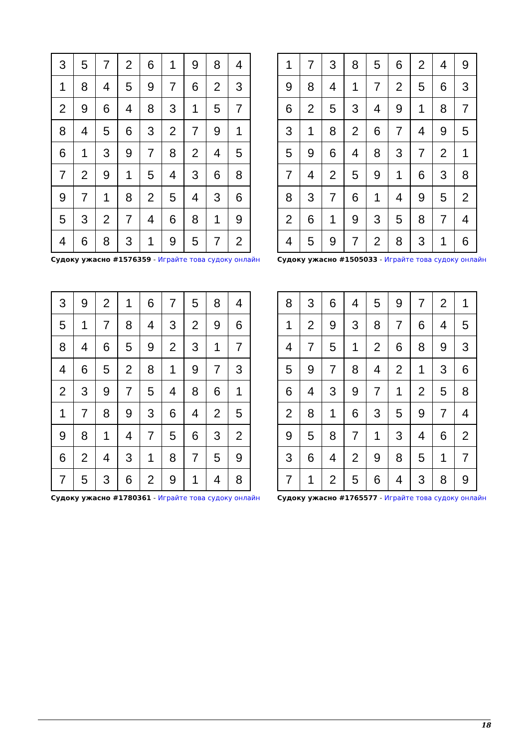| 3 | 5 | 7 | 2 | 6 | 1 | 9 | 8 | 4 |
| 1 | 8 | 4 | 5 | 9 | 7 | 6 | 2 | 3 |
| 2 | 9 | 6 | 4 | 8 | 3 | 1 | 5 | 7 |
| 8 | 4 | 5 | 6 | 3 | 2 | 7 | 9 | 1 |
| 6 | 1 | 3 | 9 | 7 | 8 | 2 | 4 | 5 |
| 7 | 2 | 9 | 1 | 5 | 4 | 3 | 6 | 8 |
| 9 | 7 | 1 | 8 | 2 | 5 | 4 | 3 | 6 |
| 5 | 3 | 2 | 7 | 4 | 6 | 8 | 1 | 9 |
| 4 | 6 | 8 | 3 | 1 | 9 | 5 | 7 | 2 |
Судоку ужасно #1576359 - Играйте това судоку онлайн
| 1 | 7 | 3 | 8 | 5 | 6 | 2 | 4 | 9 |
| 9 | 8 | 4 | 1 | 7 | 2 | 5 | 6 | 3 |
| 6 | 2 | 5 | 3 | 4 | 9 | 1 | 8 | 7 |
| 3 | 1 | 8 | 2 | 6 | 7 | 4 | 9 | 5 |
| 5 | 9 | 6 | 4 | 8 | 3 | 7 | 2 | 1 |
| 7 | 4 | 2 | 5 | 9 | 1 | 6 | 3 | 8 |
| 8 | 3 | 7 | 6 | 1 | 4 | 9 | 5 | 2 |
| 2 | 6 | 1 | 9 | 3 | 5 | 8 | 7 | 4 |
| 4 | 5 | 9 | 7 | 2 | 8 | 3 | 1 | 6 |
Судоку ужасно #1505033 - Играйте това судоку онлайн
| 3 | 9 | 2 | 1 | 6 | 7 | 5 | 8 | 4 |
| 5 | 1 | 7 | 8 | 4 | 3 | 2 | 9 | 6 |
| 8 | 4 | 6 | 5 | 9 | 2 | 3 | 1 | 7 |
| 4 | 6 | 5 | 2 | 8 | 1 | 9 | 7 | 3 |
| 2 | 3 | 9 | 7 | 5 | 4 | 8 | 6 | 1 |
| 1 | 7 | 8 | 9 | 3 | 6 | 4 | 2 | 5 |
| 9 | 8 | 1 | 4 | 7 | 5 | 6 | 3 | 2 |
| 6 | 2 | 4 | 3 | 1 | 8 | 7 | 5 | 9 |
| 7 | 5 | 3 | 6 | 2 | 9 | 1 | 4 | 8 |
Судоку ужасно #1780361 - Играйте това судоку онлайн
| 8 | 3 | 6 | 4 | 5 | 9 | 7 | 2 | 1 |
| 1 | 2 | 9 | 3 | 8 | 7 | 6 | 4 | 5 |
| 4 | 7 | 5 | 1 | 2 | 6 | 8 | 9 | 3 |
| 5 | 9 | 7 | 8 | 4 | 2 | 1 | 3 | 6 |
| 6 | 4 | 3 | 9 | 7 | 1 | 2 | 5 | 8 |
| 2 | 8 | 1 | 6 | 3 | 5 | 9 | 7 | 4 |
| 9 | 5 | 8 | 7 | 1 | 3 | 4 | 6 | 2 |
| 3 | 6 | 4 | 2 | 9 | 8 | 5 | 1 | 7 |
| 7 | 1 | 2 | 5 | 6 | 4 | 3 | 8 | 9 |
Судоку ужасно #1765577 - Играйте това судоку онлайн
18